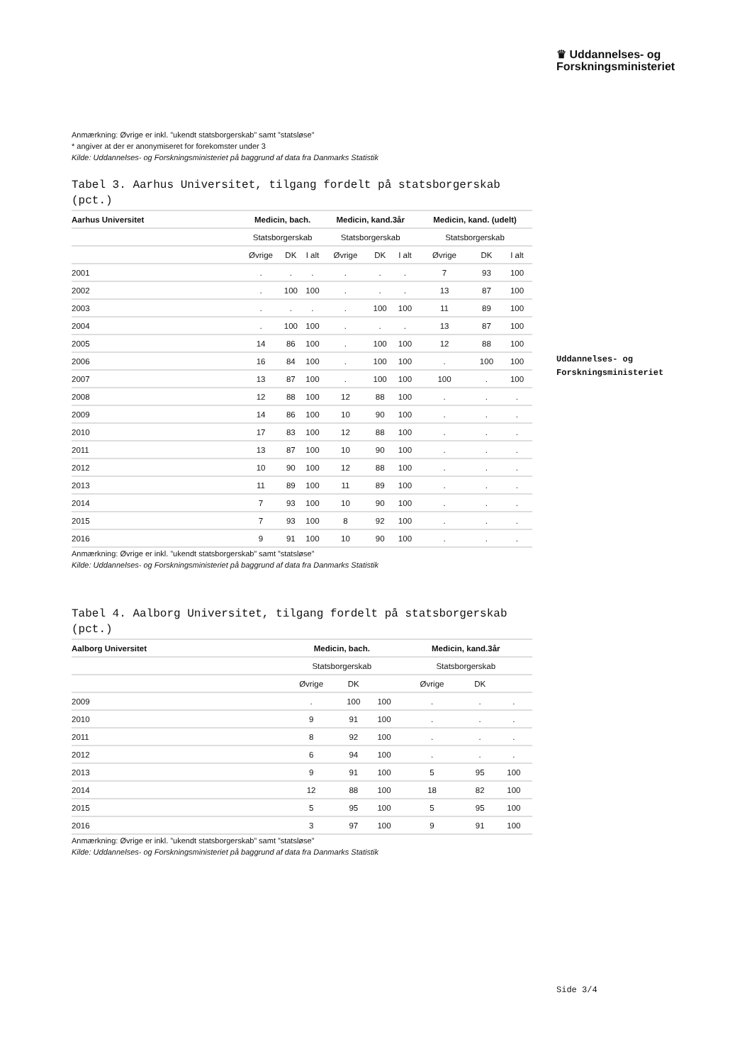♛ Uddannelses- og
Forskningsministeriet
Uddannelses- og
Forskningsministeriet
Anmærkning: Øvrige er inkl. ”ukendt statsborgerskab” samt ”statsløse”
* angiver at der er anonymiseret for forekomster under 3
Kilde: Uddannelses- og Forskningsministeriet på baggrund af data fra Danmarks Statistik
Tabel 3. Aarhus Universitet, tilgang fordelt på statsborgerskab (pct.)
| Aarhus Universitet | Medicin, bach. | | | Medicin, kand.3år | | | Medicin, kand. (udelt) | | |
| --- | --- | --- | --- | --- | --- | --- | --- | --- | --- |
| | Statsborgerskab | | | Statsborgerskab | | | Statsborgerskab | | |
| | Øvrige | DK | I alt | Øvrige | DK | I alt | Øvrige | DK | I alt |
| 2001 | . | . | . | . | . | . | 7 | 93 | 100 |
| 2002 | . | 100 | 100 | . | . | . | 13 | 87 | 100 |
| 2003 | . | . | . | . | 100 | 100 | 11 | 89 | 100 |
| 2004 | . | 100 | 100 | . | . | . | 13 | 87 | 100 |
| 2005 | 14 | 86 | 100 | . | 100 | 100 | 12 | 88 | 100 |
| 2006 | 16 | 84 | 100 | . | 100 | 100 | . | 100 | 100 |
| 2007 | 13 | 87 | 100 | . | 100 | 100 | 100 | . | 100 |
| 2008 | 12 | 88 | 100 | 12 | 88 | 100 | . | . | . |
| 2009 | 14 | 86 | 100 | 10 | 90 | 100 | . | . | . |
| 2010 | 17 | 83 | 100 | 12 | 88 | 100 | . | . | . |
| 2011 | 13 | 87 | 100 | 10 | 90 | 100 | . | . | . |
| 2012 | 10 | 90 | 100 | 12 | 88 | 100 | . | . | . |
| 2013 | 11 | 89 | 100 | 11 | 89 | 100 | . | . | . |
| 2014 | 7 | 93 | 100 | 10 | 90 | 100 | . | . | . |
| 2015 | 7 | 93 | 100 | 8 | 92 | 100 | . | . | . |
| 2016 | 9 | 91 | 100 | 10 | 90 | 100 | . | . | . |
Anmærkning: Øvrige er inkl. ”ukendt statsborgerskab” samt ”statsløse”
Kilde: Uddannelses- og Forskningsministeriet på baggrund af data fra Danmarks Statistik
Tabel 4. Aalborg Universitet, tilgang fordelt på statsborgerskab (pct.)
| Aalborg Universitet | Medicin, bach. | | | Medicin, kand.3år | | |
| --- | --- | --- | --- | --- | --- | --- |
| | Statsborgerskab | | | Statsborgerskab | | |
| | Øvrige | DK | | Øvrige | DK | |
| 2009 | . | 100 | 100 | . | . | . |
| 2010 | 9 | 91 | 100 | . | . | . |
| 2011 | 8 | 92 | 100 | . | . | . |
| 2012 | 6 | 94 | 100 | . | . | . |
| 2013 | 9 | 91 | 100 | 5 | 95 | 100 |
| 2014 | 12 | 88 | 100 | 18 | 82 | 100 |
| 2015 | 5 | 95 | 100 | 5 | 95 | 100 |
| 2016 | 3 | 97 | 100 | 9 | 91 | 100 |
Anmærkning: Øvrige er inkl. ”ukendt statsborgerskab” samt ”statsløse”
Kilde: Uddannelses- og Forskningsministeriet på baggrund af data fra Danmarks Statistik
Side 3/4